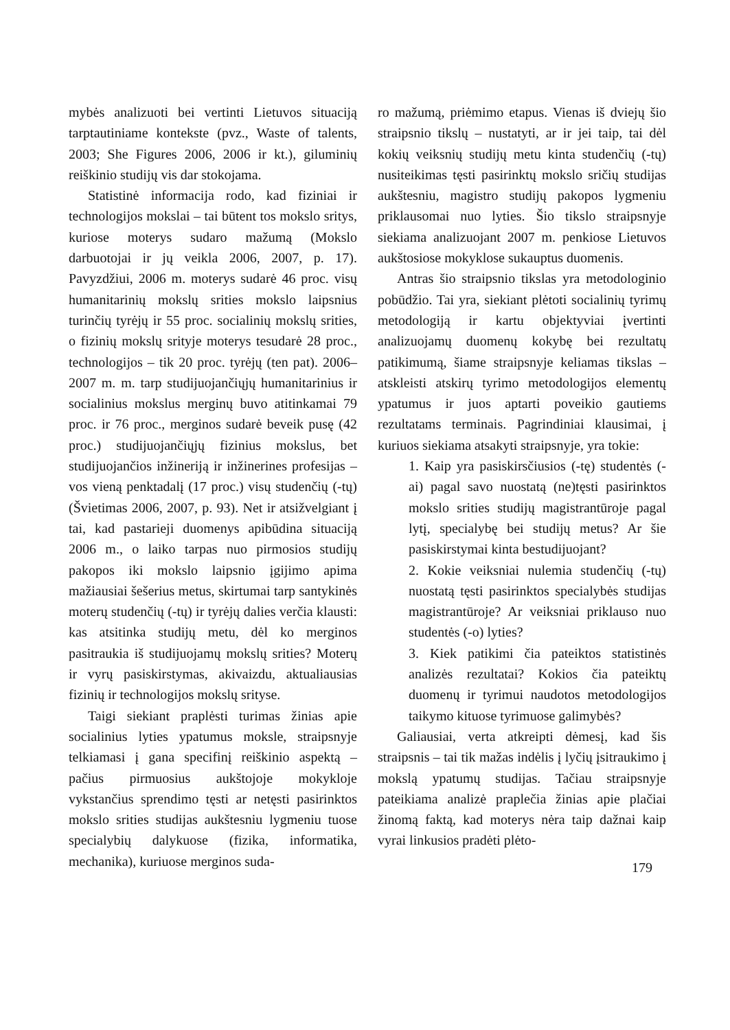mybės analizuoti bei vertinti Lietuvos situaciją tarptautiniame kontekste (pvz., Waste of talents, 2003; She Figures 2006, 2006 ir kt.), giluminių reiškinio studijų vis dar stokojama.
Statistinė informacija rodo, kad fiziniai ir technologijos mokslai – tai būtent tos mokslo sritys, kuriose moterys sudaro mažumą (Mokslo darbuotojai ir jų veikla 2006, 2007, p. 17). Pavyzdžiui, 2006 m. moterys sudarė 46 proc. visų humanitarinių mokslų srities mokslo laipsnius turinčių tyrėjų ir 55 proc. socialinių mokslų srities, o fizinių mokslų srityje moterys tesudarė 28 proc., technologijos – tik 20 proc. tyrėjų (ten pat). 2006–2007 m. m. tarp studijuojančiųjų humanitarinius ir socialinius mokslus merginų buvo atitinkamai 79 proc. ir 76 proc., merginos sudarė beveik pusę (42 proc.) studijuojančiųjų fizinius mokslus, bet studijuojančios inžineriją ir inžinerines profesijas – vos vieną penktadalį (17 proc.) visų studenčių (-tų) (Švietimas 2006, 2007, p. 93). Net ir atsižvelgiant į tai, kad pastarieji duomenys apibūdina situaciją 2006 m., o laiko tarpas nuo pirmosios studijų pakopos iki mokslo laipsnio įgijimo apima mažiausiai šešerius metus, skirtumai tarp santykinės moterų studenčių (-tų) ir tyrėjų dalies verčia klausti: kas atsitinka studijų metu, dėl ko merginos pasitraukia iš studijuojamų mokslų srities? Moterų ir vyrų pasiskirstymas, akivaizdu, aktualiausias fizinių ir technologijos mokslų srityse.
Taigi siekiant praplėsti turimas žinias apie socialinius lyties ypatumus moksle, straipsnyje telkiamasi į gana specifinį reiškinio aspektą – pačius pirmuosius aukštojoje mokykloje vykstančius sprendimo tęsti ar netęsti pasirinktos mokslo srities studijas aukštesniu lygmeniu tuose specialybių dalykuose (fizika, informatika, mechanika), kuriuose merginos suda-
ro mažumą, priėmimo etapus. Vienas iš dviejų šio straipsnio tikslų – nustatyti, ar ir jei taip, tai dėl kokių veiksnių studijų metu kinta studenčių (-tų) nusiteikimas tęsti pasirinktų mokslo sričių studijas aukštesniu, magistro studijų pakopos lygmeniu priklausomai nuo lyties. Šio tikslo straipsnyje siekiama analizuojant 2007 m. penkiose Lietuvos aukštosiose mokyklose sukauptus duomenis.
Antras šio straipsnio tikslas yra metodologinio pobūdžio. Tai yra, siekiant plėtoti socialinių tyrimų metodologiją ir kartu objektyviai įvertinti analizuojamų duomenų kokybę bei rezultatų patikimumą, šiame straipsnyje keliamas tikslas – atskleisti atskirų tyrimo metodologijos elementų ypatumus ir juos aptarti poveikio gautiems rezultatams terminais. Pagrindiniai klausimai, į kuriuos siekiama atsakyti straipsnyje, yra tokie:
1. Kaip yra pasiskirsčiusios (-tę) studentės (-ai) pagal savo nuostatą (ne)tęsti pasirinktos mokslo srities studijų magistrantūroje pagal lytį, specialybę bei studijų metus? Ar šie pasiskirstymai kinta bestudijuojant?
2. Kokie veiksniai nulemia studenčių (-tų) nuostatą tęsti pasirinktos specialybės studijas magistrantūroje? Ar veiksniai priklauso nuo studentės (-o) lyties?
3. Kiek patikimi čia pateiktos statistinės analizės rezultatai? Kokios čia pateiktų duomenų ir tyrimui naudotos metodologijos taikymo kituose tyrimuose galimybės?
Galiausiai, verta atkreipti dėmesį, kad šis straipsnis – tai tik mažas indėlis į lyčių įsitraukimo į mokslą ypatumų studijas. Tačiau straipsnyje pateikiama analizė praplečia žinias apie plačiai žinomą faktą, kad moterys nėra taip dažnai kaip vyrai linkusios pradėti plėto-
179